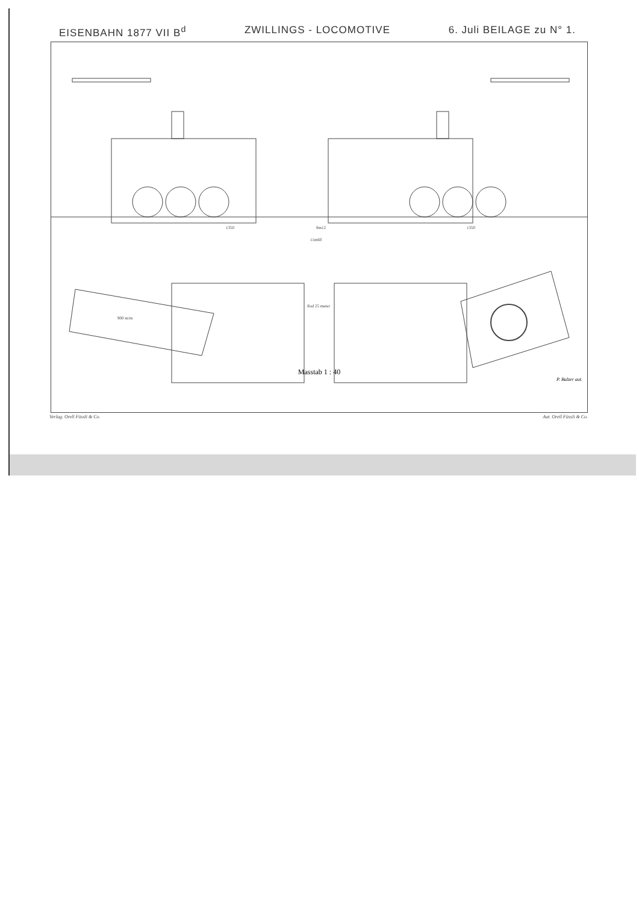EISENBAHN 1877 VII B<sup>d</sup> ZWILLINGS - LOCOMOTIVE 6. Juli BEILAGE zu N° 1.
1350
8m12
1350
11m60
Rad 25 meter
900 m/m
Masstab 1 : 40
P. Balzer aut.
Verlag. Orell Füssli & Co. Aut. Orell Füssli & Co.